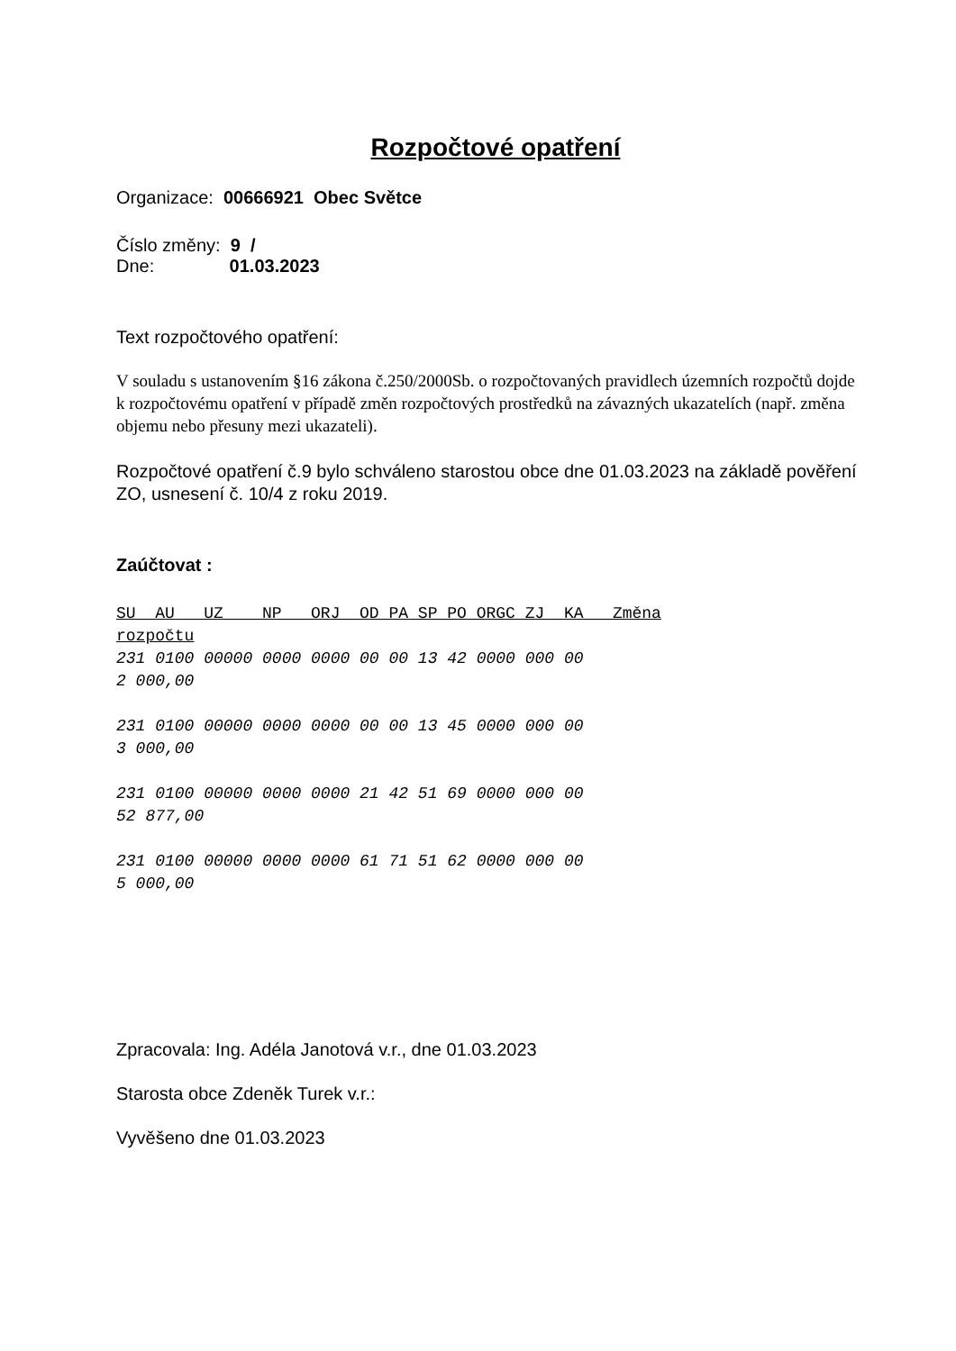Rozpočtové opatření
Organizace: 00666921 Obec Světce
Číslo změny: 9 /
Dne: 01.03.2023
Text rozpočtového opatření:
V souladu s ustanovením §16 zákona č.250/2000Sb. o rozpočtovaných pravidlech územních rozpočtů dojde k rozpočtovému opatření v případě změn rozpočtových prostředků na závazných ukazatelích (např. změna objemu nebo přesuny mezi ukazateli).
Rozpočtové opatření č.9 bylo schváleno starostou obce dne 01.03.2023 na základě pověření ZO, usnesení č. 10/4 z roku 2019.
Zaúčtovat :
SU AU UZ NP ORJ OD PA SP PO ORGC ZJ KA Změna rozpočtu 231 0100 00000 0000 0000 00 00 13 42 0000 000 00 2 000,00 231 0100 00000 0000 0000 00 00 13 45 0000 000 00 3 000,00 231 0100 00000 0000 0000 21 42 51 69 0000 000 00 52 877,00 231 0100 00000 0000 0000 61 71 51 62 0000 000 00 5 000,00
Zpracovala: Ing. Adéla Janotová v.r., dne 01.03.2023
Starosta obce Zdeněk Turek v.r.:
Vyvěšeno dne 01.03.2023